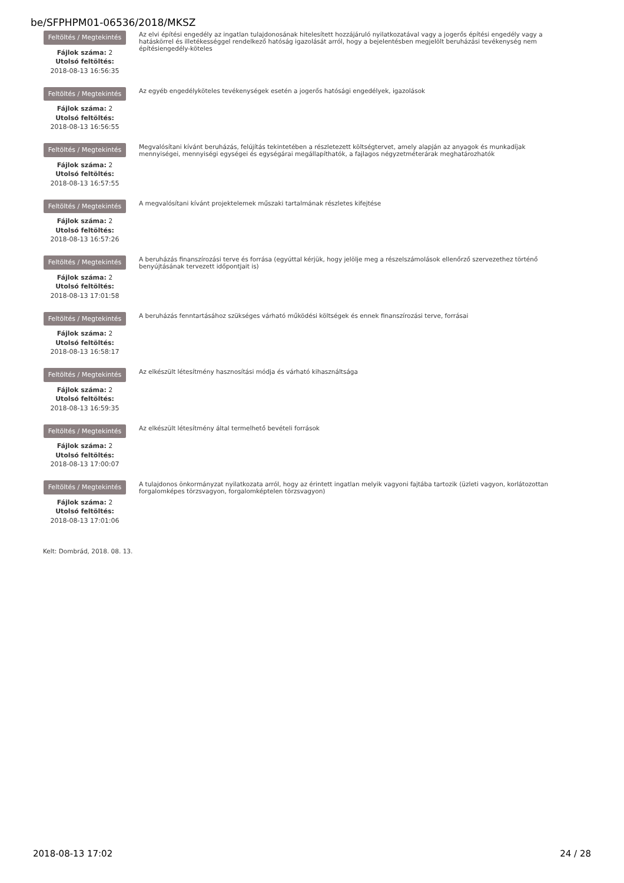be/SFPHPM01-06536/2018/MKSZ
Feltöltés / Megtekintés
Fájlok száma: 2
Utolsó feltöltés:
2018-08-13 16:56:35
Az elvi építési engedély az ingatlan tulajdonosának hitelesített hozzájáruló nyilatkozatával vagy a jogerős építési engedély vagy a hatáskörrel és illetékességgel rendelkező hatóság igazolását arról, hogy a bejelentésben megjelölt beruházási tevékenység nem építésiengedély-köteles
Feltöltés / Megtekintés
Fájlok száma: 2
Utolsó feltöltés:
2018-08-13 16:56:55
Az egyéb engedélyköteles tevékenységek esetén a jogerős hatósági engedélyek, igazolások
Feltöltés / Megtekintés
Fájlok száma: 2
Utolsó feltöltés:
2018-08-13 16:57:55
Megvalósítani kívánt beruházás, felújítás tekintetében a részletezett költségtervet, amely alapján az anyagok és munkadíjak mennyiségei, mennyiségi egységei és egységárai megállapíthatók, a fajlagos négyzetméterárak meghatározhatók
Feltöltés / Megtekintés
Fájlok száma: 2
Utolsó feltöltés:
2018-08-13 16:57:26
A megvalósítani kívánt projektelemek műszaki tartalmának részletes kifejtése
Feltöltés / Megtekintés
Fájlok száma: 2
Utolsó feltöltés:
2018-08-13 17:01:58
A beruházás finanszírozási terve és forrása (egyúttal kérjük, hogy jelölje meg a részelszámolások ellenőrző szervezethez történő benyújtásának tervezett időpontjait is)
Feltöltés / Megtekintés
Fájlok száma: 2
Utolsó feltöltés:
2018-08-13 16:58:17
A beruházás fenntartásához szükséges várható működési költségek és ennek finanszírozási terve, forrásai
Feltöltés / Megtekintés
Fájlok száma: 2
Utolsó feltöltés:
2018-08-13 16:59:35
Az elkészült létesítmény hasznosítási módja és várható kihasználtsága
Feltöltés / Megtekintés
Fájlok száma: 2
Utolsó feltöltés:
2018-08-13 17:00:07
Az elkészült létesítmény által termelhető bevételi források
Feltöltés / Megtekintés
Fájlok száma: 2
Utolsó feltöltés:
2018-08-13 17:01:06
A tulajdonos önkormányzat nyilatkozata arról, hogy az érintett ingatlan melyik vagyoni fajtába tartozik (üzleti vagyon, korlátozottan forgalomképes törzsvagyon, forgalomképtelen törzsvagyon)
Kelt: Dombrád, 2018. 08. 13.
2018-08-13 17:02 24 / 28